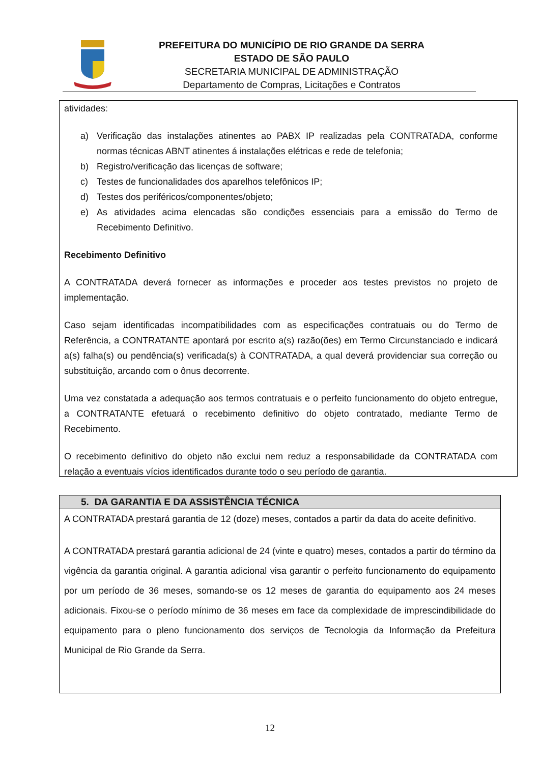PREFEITURA DO MUNICÍPIO DE RIO GRANDE DA SERRA
ESTADO DE SÃO PAULO
SECRETARIA MUNICIPAL DE ADMINISTRAÇÃO
Departamento de Compras, Licitações e Contratos
atividades:
a) Verificação das instalações atinentes ao PABX IP realizadas pela CONTRATADA, conforme normas técnicas ABNT atinentes á instalações elétricas e rede de telefonia;
b) Registro/verificação das licenças de software;
c) Testes de funcionalidades dos aparelhos telefônicos IP;
d) Testes dos periféricos/componentes/objeto;
e) As atividades acima elencadas são condições essenciais para a emissão do Termo de Recebimento Definitivo.
Recebimento Definitivo
A CONTRATADA deverá fornecer as informações e proceder aos testes previstos no projeto de implementação.
Caso sejam identificadas incompatibilidades com as especificações contratuais ou do Termo de Referência, a CONTRATANTE apontará por escrito a(s) razão(ões) em Termo Circunstanciado e indicará a(s) falha(s) ou pendência(s) verificada(s) à CONTRATADA, a qual deverá providenciar sua correção ou substituição, arcando com o ônus decorrente.
Uma vez constatada a adequação aos termos contratuais e o perfeito funcionamento do objeto entregue, a CONTRATANTE efetuará o recebimento definitivo do objeto contratado, mediante Termo de Recebimento.
O recebimento definitivo do objeto não exclui nem reduz a responsabilidade da CONTRATADA com relação a eventuais vícios identificados durante todo o seu período de garantia.
5. DA GARANTIA E DA ASSISTÊNCIA TÉCNICA
A CONTRATADA prestará garantia de 12 (doze) meses, contados a partir da data do aceite definitivo.
A CONTRATADA prestará garantia adicional de 24 (vinte e quatro) meses, contados a partir do término da vigência da garantia original. A garantia adicional visa garantir o perfeito funcionamento do equipamento por um período de 36 meses, somando-se os 12 meses de garantia do equipamento aos 24 meses adicionais. Fixou-se o período mínimo de 36 meses em face da complexidade de imprescindibilidade do equipamento para o pleno funcionamento dos serviços de Tecnologia da Informação da Prefeitura Municipal de Rio Grande da Serra.
12